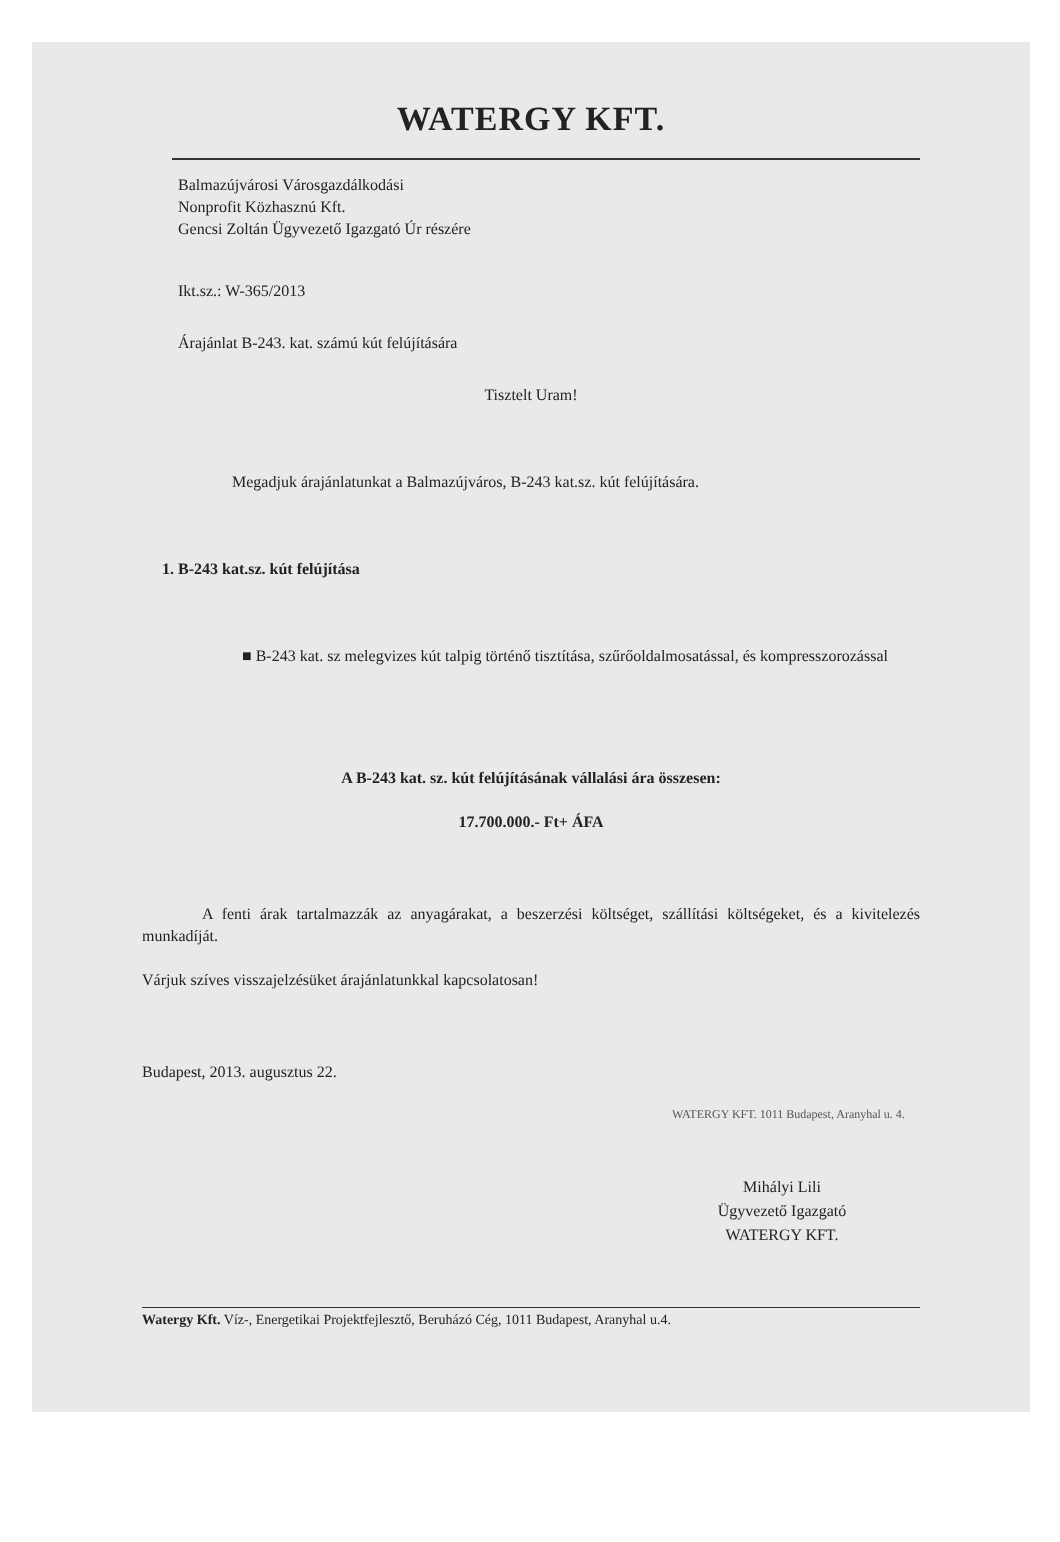WATERGY KFT.
Balmazújvárosi Városgazdálkodási
Nonprofit Közhasznú Kft.
Gencsi Zoltán Ügyvezető Igazgató Úr részére
Ikt.sz.: W-365/2013
Árajánlat B-243. kat. számú kút felújítására
Tisztelt Uram!
Megadjuk árajánlatunkat a Balmazújváros, B-243 kat.sz. kút felújítására.
1. B-243 kat.sz. kút felújítása
■ B-243 kat. sz melegvizes kút talpig történő tisztítása, szűrőoldalmosatással, és kompresszorozással
A B-243 kat. sz. kút felújításának vállalási ára összesen:
17.700.000.- Ft+ ÁFA
A fenti árak tartalmazzák az anyagárakat, a beszerzési költséget, szállítási költségeket, és a kivitelezés munkadíját.
Várjuk szíves visszajelzésüket árajánlatunkkal kapcsolatosan!
Budapest, 2013. augusztus 22.
WATERGY KFT. 1011 Budapest, Aranyhal u. 4.
Mihályi Lili
Ügyvezető Igazgató
WATERGY KFT.
Watergy Kft. Víz-, Energetikai Projektfejlesztő, Beruházó Cég, 1011 Budapest, Aranyhal u.4.